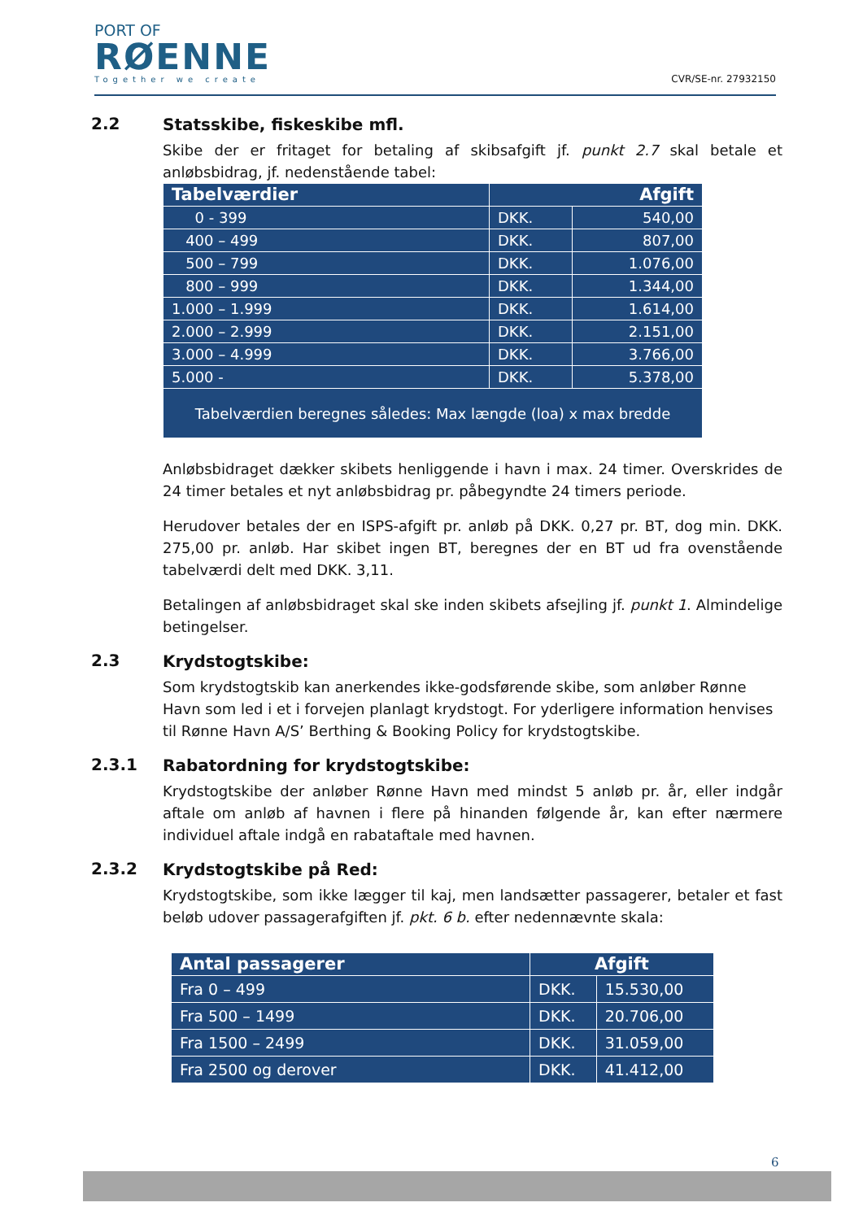PORT OF
RØENNE
Together we create
CVR/SE-nr. 27932150
2.2
Statsskibe, fiskeskibe mfl.
Skibe der er fritaget for betaling af skibsafgift jf. punkt 2.7 skal betale et anløbsbidrag, jf. nedenstående tabel:
| Tabelværdier | Afgift | |
| --- | --- | --- |
| 0 - 399 | DKK. | 540,00 |
| 400 – 499 | DKK. | 807,00 |
| 500 – 799 | DKK. | 1.076,00 |
| 800 – 999 | DKK. | 1.344,00 |
| 1.000 – 1.999 | DKK. | 1.614,00 |
| 2.000 – 2.999 | DKK. | 2.151,00 |
| 3.000 – 4.999 | DKK. | 3.766,00 |
| 5.000 - | DKK. | 5.378,00 |
| Tabelværdien beregnes således: Max længde (loa) x max bredde | | |
Anløbsbidraget dækker skibets henliggende i havn i max. 24 timer. Overskrides de 24 timer betales et nyt anløbsbidrag pr. påbegyndte 24 timers periode.
Herudover betales der en ISPS-afgift pr. anløb på DKK. 0,27 pr. BT, dog min. DKK. 275,00 pr. anløb. Har skibet ingen BT, beregnes der en BT ud fra ovenstående tabelværdi delt med DKK. 3,11.
Betalingen af anløbsbidraget skal ske inden skibets afsejling jf. punkt 1. Almindelige betingelser.
2.3
Krydstogtskibe:
Som krydstogtskib kan anerkendes ikke-godsførende skibe, som anløber Rønne Havn som led i et i forvejen planlagt krydstogt. For yderligere information henvises til Rønne Havn A/S’ Berthing & Booking Policy for krydstogtskibe.
2.3.1
Rabatordning for krydstogtskibe:
Krydstogtskibe der anløber Rønne Havn med mindst 5 anløb pr. år, eller indgår aftale om anløb af havnen i flere på hinanden følgende år, kan efter nærmere individuel aftale indgå en rabataftale med havnen.
2.3.2
Krydstogtskibe på Red:
Krydstogtskibe, som ikke lægger til kaj, men landsætter passagerer, betaler et fast beløb udover passagerafgiften jf. pkt. 6 b. efter nedennævnte skala:
| Antal passagerer | Afgift | |
| --- | --- | --- |
| Fra 0 – 499 | DKK. | 15.530,00 |
| Fra 500 – 1499 | DKK. | 20.706,00 |
| Fra 1500 – 2499 | DKK. | 31.059,00 |
| Fra 2500 og derover | DKK. | 41.412,00 |
6